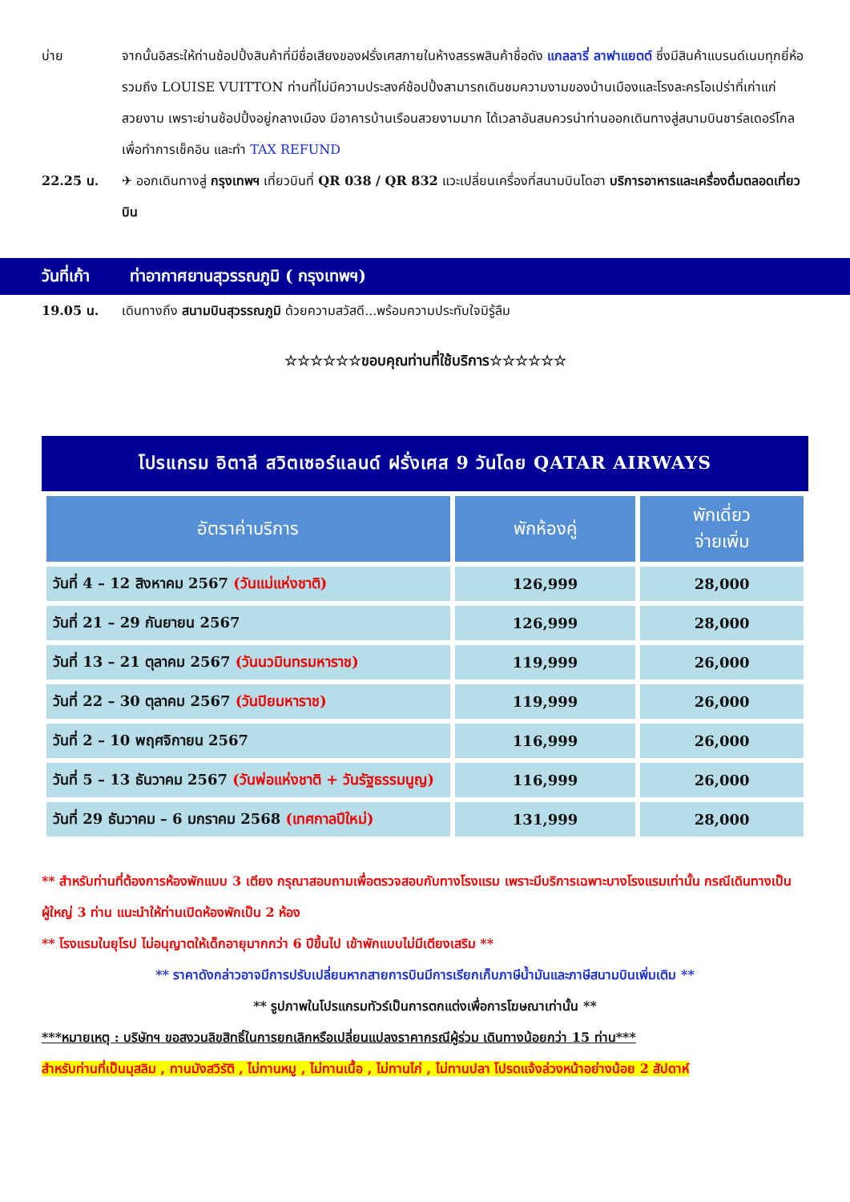บ่าย จากนั้นอิสระให้ท่านช้อปปิ้งสินค้าที่มีชื่อเสียงของฝรั่งเศสภายในห้างสรรพสินค้าชื่อดัง แกลลารี่ ลาฟาแยตต์ ซึ่งมีสินค้าแบรนด์เนมทุกยี่ห้อรวมถึง LOUISE VUITTON ท่านที่ไม่มีความประสงค์ช้อปปิ้งสามารถเดินชมความงามของบ้านเมืองและโรงละครโอเปร่าที่เก่าแก่สวยงาม เพราะย่านช้อปปิ้งอยู่กลางเมือง มีอาคารบ้านเรือนสวยงามมาก ได้เวลาอันสมควรนำท่านออกเดินทางสู่สนามบินชาร์ลเดอร์โกล เพื่อทำการเช็คอิน และทำ TAX REFUND
22.25 น. ✈ ออกเดินทางสู่ กรุงเทพฯ เที่ยวบินที่ QR 038 / QR 832 แวะเปลี่ยนเครื่องที่สนามบินโดฮา บริการอาหารและเครื่องดื่มตลอดเที่ยวบิน
วันที่เก้า
ท่าอากาศยานสุวรรณภูมิ ( กรุงเทพฯ)
19.05 น. เดินทางถึง สนามบินสุวรรณภูมิ ด้วยความสวัสดี...พร้อมความประทับใจมิรู้ลืม
☆☆☆☆☆☆ขอบคุณท่านที่ใช้บริการ☆☆☆☆☆☆
โปรแกรม อิตาลี สวิตเซอร์แลนด์ ฝรั่งเศส 9 วันโดย QATAR AIRWAYS
| อัตราค่าบริการ | พักห้องคู่ | พักเดี่ยว จ่ายเพิ่ม |
| --- | --- | --- |
| วันที่ 4 – 12 สิงหาคม 2567 (วันแม่แห่งชาติ) | 126,999 | 28,000 |
| วันที่ 21 – 29 กันยายน 2567 | 126,999 | 28,000 |
| วันที่ 13 – 21 ตุลาคม 2567 (วันนวมินทรมหาราช) | 119,999 | 26,000 |
| วันที่ 22 – 30 ตุลาคม 2567 (วันปิยมหาราช) | 119,999 | 26,000 |
| วันที่ 2 – 10 พฤศจิกายน 2567 | 116,999 | 26,000 |
| วันที่ 5 – 13 ธันวาคม 2567 (วันพ่อแห่งชาติ + วันรัฐธรรมนูญ) | 116,999 | 26,000 |
| วันที่ 29 ธันวาคม – 6 มกราคม 2568 (เทศกาลปีใหม่) | 131,999 | 28,000 |
** สำหรับท่านที่ต้องการห้องพักแบบ 3 เตียง กรุณาสอบถามเพื่อตรวจสอบกับทางโรงแรม เพราะมีบริการเฉพาะบางโรงแรมเท่านั้น กรณีเดินทางเป็นผู้ใหญ่ 3 ท่าน แนะนำให้ท่านเปิดห้องพักเป็น 2 ห้อง
** โรงแรมในยุโรป ไม่อนุญาตให้เด็กอายุมากกว่า 6 ปีขึ้นไป เข้าพักแบบไม่มีเตียงเสริม **
** ราคาดังกล่าวอาจมีการปรับเปลี่ยนหากสายการบินมีการเรียกเก็บภาษีน้ำมันและภาษีสนามบินเพิ่มเติม **
** รูปภาพในโปรแกรมทัวร์เป็นการตกแต่งเพื่อการโฆษณาเท่านั้น **
***หมายเหตุ : บริษัทฯ ขอสงวนลิขสิทธิ์ในการยกเลิกหรือเปลี่ยนแปลงราคากรณีผู้ร่วม เดินทางน้อยกว่า 15 ท่าน***
สำหรับท่านที่เป็นมุสลิม , ทานมังสวิรัติ , ไม่ทานหมู , ไม่ทานเนื้อ , ไม่ทานไก่ , ไม่ทานปลา โปรดแจ้งล่วงหน้าอย่างน้อย 2 สัปดาห์